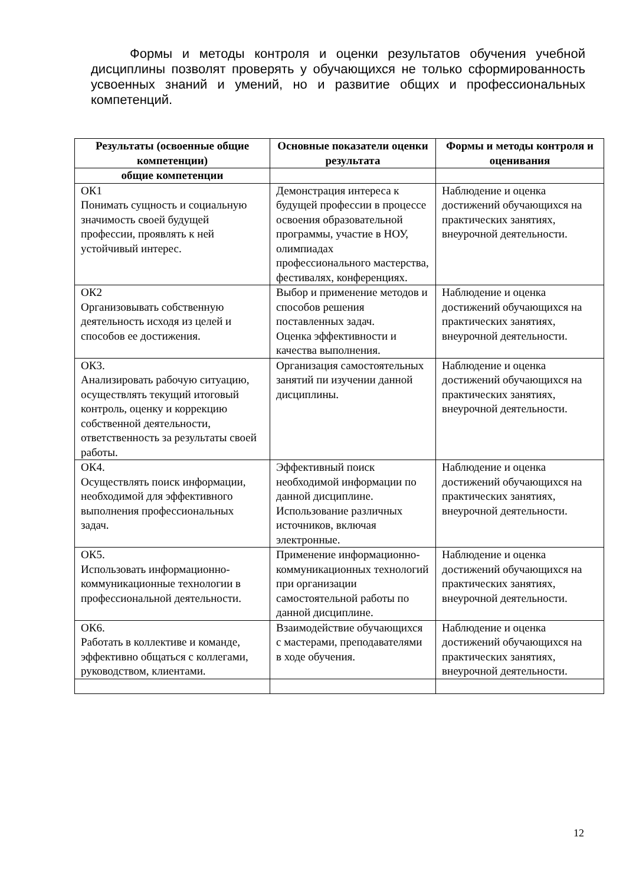Формы и методы контроля и оценки результатов обучения учебной дисциплины позволят проверять у обучающихся не только сформированность усвоенных знаний и умений, но и развитие общих и профессиональных компетенций.
| Результаты (освоенные общие компетенции) | Основные показатели оценки результата | Формы и методы контроля и оценивания |
| --- | --- | --- |
| общие компетенции | | |
| ОК1 Понимать сущность и социальную значимость своей будущей профессии, проявлять к ней устойчивый интерес. | Демонстрация интереса к будущей профессии в процессе освоения образовательной программы, участие в НОУ, олимпиадах профессионального мастерства, фестивалях, конференциях. | Наблюдение и оценка достижений обучающихся на практических занятиях, внеурочной деятельности. |
| ОК2 Организовывать собственную деятельность исходя из целей и способов ее достижения. | Выбор и применение методов и способов решения поставленных задач. Оценка эффективности и качества выполнения. | Наблюдение и оценка достижений обучающихся на практических занятиях, внеурочной деятельности. |
| ОК3. Анализировать рабочую ситуацию, осуществлять текущий итоговый контроль, оценку и коррекцию собственной деятельности, ответственность за результаты своей работы. | Организация самостоятельных занятий пи изучении данной дисциплины. | Наблюдение и оценка достижений обучающихся на практических занятиях, внеурочной деятельности. |
| ОК4. Осуществлять поиск информации, необходимой для эффективного выполнения профессиональных задач. | Эффективный поиск необходимой информации по данной дисциплине. Использование различных источников, включая электронные. | Наблюдение и оценка достижений обучающихся на практических занятиях, внеурочной деятельности. |
| ОК5. Использовать информационно-коммуникационные технологии в профессиональной деятельности. | Применение информационно-коммуникационных технологий при организации самостоятельной работы по данной дисциплине. | Наблюдение и оценка достижений обучающихся на практических занятиях, внеурочной деятельности. |
| ОК6. Работать в коллективе и команде, эффективно общаться с коллегами, руководством, клиентами. | Взаимодействие обучающихся с мастерами, преподавателями в ходе обучения. | Наблюдение и оценка достижений обучающихся на практических занятиях, внеурочной деятельности. |
12